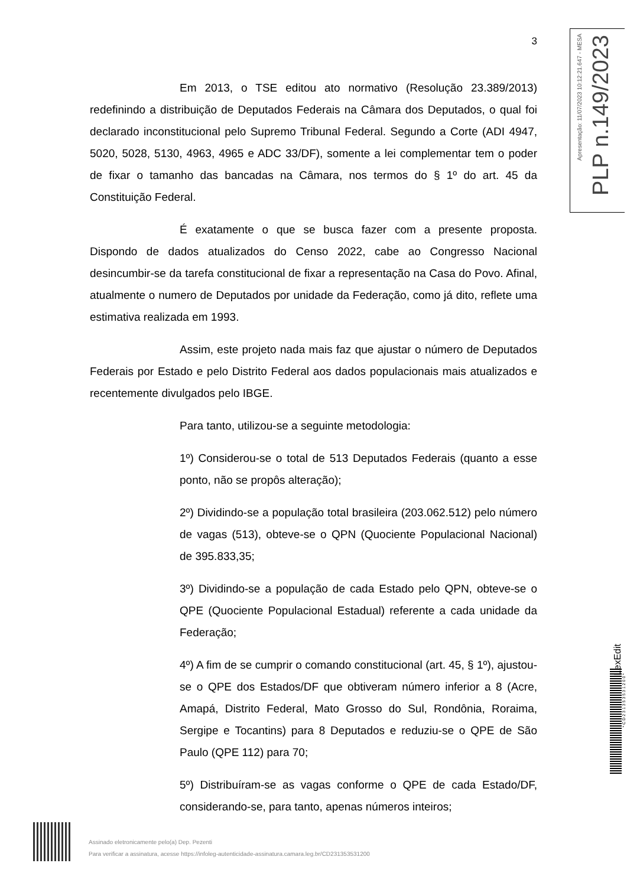3
Em 2013, o TSE editou ato normativo (Resolução 23.389/2013) redefinindo a distribuição de Deputados Federais na Câmara dos Deputados, o qual foi declarado inconstitucional pelo Supremo Tribunal Federal. Segundo a Corte (ADI 4947, 5020, 5028, 5130, 4963, 4965 e ADC 33/DF), somente a lei complementar tem o poder de fixar o tamanho das bancadas na Câmara, nos termos do § 1º do art. 45 da Constituição Federal.
É exatamente o que se busca fazer com a presente proposta. Dispondo de dados atualizados do Censo 2022, cabe ao Congresso Nacional desincumbir-se da tarefa constitucional de fixar a representação na Casa do Povo. Afinal, atualmente o numero de Deputados por unidade da Federação, como já dito, reflete uma estimativa realizada em 1993.
Assim, este projeto nada mais faz que ajustar o número de Deputados Federais por Estado e pelo Distrito Federal aos dados populacionais mais atualizados e recentemente divulgados pelo IBGE.
Para tanto, utilizou-se a seguinte metodologia:
1º) Considerou-se o total de 513 Deputados Federais (quanto a esse ponto, não se propôs alteração);
2º) Dividindo-se a população total brasileira (203.062.512) pelo número de vagas (513), obteve-se o QPN (Quociente Populacional Nacional) de 395.833,35;
3º) Dividindo-se a população de cada Estado pelo QPN, obteve-se o QPE (Quociente Populacional Estadual) referente a cada unidade da Federação;
4º) A fim de se cumprir o comando constitucional (art. 45, § 1º), ajustou-se o QPE dos Estados/DF que obtiveram número inferior a 8 (Acre, Amapá, Distrito Federal, Mato Grosso do Sul, Rondônia, Roraima, Sergipe e Tocantins) para 8 Deputados e reduziu-se o QPE de São Paulo (QPE 112) para 70;
5º) Distribuíram-se as vagas conforme o QPE de cada Estado/DF, considerando-se, para tanto, apenas números inteiros;
Apresentação: 11/07/2023 10:12:21.647 - MESA
PLP n.149/2023
LexEdit
* C D 2 3 1 3 5 3 5 3 1 2 0 0 *
Assinado eletronicamente pelo(a) Dep. Pezenti
Para verificar a assinatura, acesse https://infoleg-autenticidade-assinatura.camara.leg.br/CD231353531200